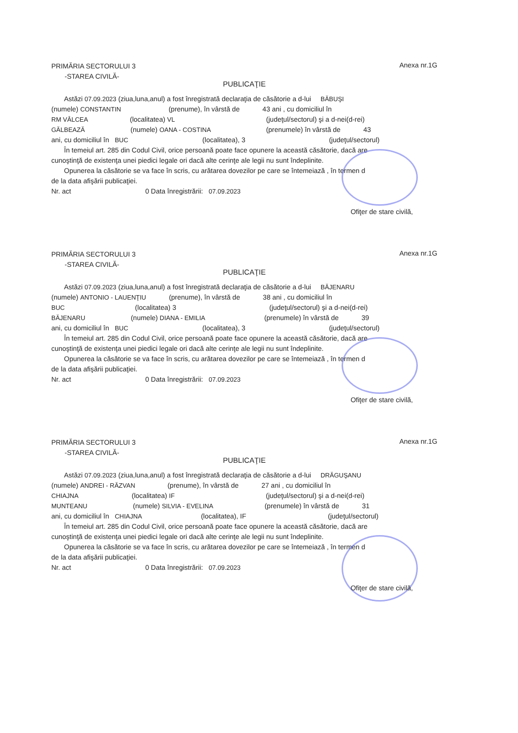PRIMĂRIA SECTORULUI 3
-STAREA CIVILĂ-
Anexa nr.1G
PUBLICAŢIE
Astăzi 07.09.2023 (ziua,luna,anul) a fost înregistrată declaraţia de căsătorie a d-lui BĂBUŞI
(numele) CONSTANTIN (prenume), în vârstă de 43 ani , cu domiciliul în
RM VÂLCEA (localitatea) VL (judeţul/sectorul) şi a d-nei(d-rei)
GĂLBEAZĂ (numele) OANA - COSTINA (prenumele) în vârstă de 43
ani, cu domiciliul în BUC (localitatea), 3 (judeţul/sectorul)
În temeiul art. 285 din Codul Civil, orice persoană poate face opunere la această căsătorie, dacă are
cunoştinţă de existenţa unei piedici legale ori dacă alte cerinţe ale legii nu sunt îndeplinite.
Opunerea la căsătorie se va face în scris, cu arătarea dovezilor pe care se întemeiază , în termen d
de la data afişării publicaţiei.
Nr. act 0 Data înregistrării: 07.09.2023
Ofiţer de stare civilă,
PRIMĂRIA SECTORULUI 3
-STAREA CIVILĂ-
Anexa nr.1G
PUBLICAŢIE
Astăzi 07.09.2023 (ziua,luna,anul) a fost înregistrată declaraţia de căsătorie a d-lui BĂJENARU
(numele) ANTONIO - LAUENŢIU (prenume), în vârstă de 38 ani , cu domiciliul în
BUC (localitatea) 3 (judeţul/sectorul) şi a d-nei(d-rei)
BĂJENARU (numele) DIANA - EMILIA (prenumele) în vârstă de 39
ani, cu domiciliul în BUC (localitatea), 3 (judeţul/sectorul)
În temeiul art. 285 din Codul Civil, orice persoană poate face opunere la această căsătorie, dacă are
cunoştinţă de existenţa unei piedici legale ori dacă alte cerinţe ale legii nu sunt îndeplinite.
Opunerea la căsătorie se va face în scris, cu arătarea dovezilor pe care se întemeiază , în termen d
de la data afişării publicaţiei.
Nr. act 0 Data înregistrării: 07.09.2023
Ofiţer de stare civilă,
PRIMĂRIA SECTORULUI 3
-STAREA CIVILĂ-
Anexa nr.1G
PUBLICAŢIE
Astăzi 07.09.2023 (ziua,luna,anul) a fost înregistrată declaraţia de căsătorie a d-lui DRĂGUŞANU
(numele) ANDREI - RĂZVAN (prenume), în vârstă de 27 ani , cu domiciliul în
CHIAJNA (localitatea) IF (judeţul/sectorul) şi a d-nei(d-rei)
MUNTEANU (numele) SILVIA - EVELINA (prenumele) în vârstă de 31
ani, cu domiciliul în CHIAJNA (localitatea), IF (judeţul/sectorul)
În temeiul art. 285 din Codul Civil, orice persoană poate face opunere la această căsătorie, dacă are
cunoştinţă de existenţa unei piedici legale ori dacă alte cerinţe ale legii nu sunt îndeplinite.
Opunerea la căsătorie se va face în scris, cu arătarea dovezilor pe care se întemeiază , în termen d
de la data afişării publicaţiei.
Nr. act 0 Data înregistrării: 07.09.2023
Ofiţer de stare civilă,